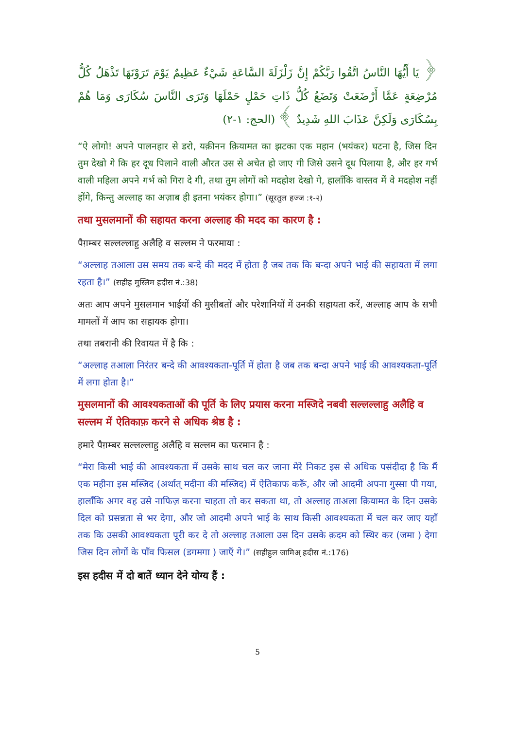﴿ يَا أَيُّهَا النَّاسُ اتَّقُوا رَبَّكُمْ إِنَّ زَلْزَلَةَ السَّاعَةِ شَيْءٌ عَظِيمٌ يَوْمَ تَرَوْنَهَا تَذْهَلُ كُلُّ مُرْضِعَةٍ عَمَّا أَرْضَعَتْ وَتَضَعُ كُلُّ ذَاتِ حَمْلٍ حَمْلَهَا وَتَرَى النَّاسَ سُكَارَى وَمَا هُمْ بِسُكَارَى وَلَكِنَّ عَذَابَ اللهِ شَدِيدٌ ﴾ (الحج: ١-٢)
“ऐ लोगो! अपने पालनहार से डरो, यक़ीनन क़ियामत का झटका एक महान (भयंकर) घटना है, जिस दिन तुम देखो गे कि हर दूध पिलाने वाली औरत उस से अचेत हो जाए गी जिसे उसने दूध पिलाया है, और हर गर्भ वाली महिला अपने गर्भ को गिरा दे गी, तथा तुम लोगों को मदहोश देखो गे, हालाँकि वास्तव में वे मदहोश नहीं होंगे, किन्तु अल्लाह का अज़ाब ही इतना भयंकर होगा।” (सूरतुल हज्ज :१-२)
तथा मुसलमानों की सहायत करना अल्लाह की मदद का कारण है :
पैग़म्बर सल्लल्लाहु अलैहि व सल्लम ने फरमाया :
“अल्लाह तआला उस समय तक बन्दे की मदद में होता है जब तक कि बन्दा अपने भाई की सहायता में लगा रहता है।” (सहीह मुस्लिम हदीस नं.:38)
अतः आप अपने मुसलमान भाईयों की मुसीबतों और परेशानियों में उनकी सहायता करें, अल्लाह आप के सभी मामलों में आप का सहायक होगा।
तथा तबरानी की रिवायत में है कि :
“अल्लाह तआला निरंतर बन्दे की आवश्यकता-पूर्ति में होता है जब तक बन्दा अपने भाई की आवश्यकता-पूर्ति में लगा होता है।”
मुसलमानों की आवश्यकताओं की पूर्ति के लिए प्रयास करना मस्जिदे नबवी सल्लल्लाहु अलैहि व सल्लम में ऐतिकाफ़ करने से अधिक श्रेष्ठ है :
हमारे पैग़म्बर सल्लल्लाहु अलैहि व सल्लम का फरमान है :
“मेरा किसी भाई की आवश्यकता में उसके साथ चल कर जाना मेरे निकट इस से अधिक पसंदीदा है कि मैं एक महीना इस मस्जिद (अर्थात् मदीना की मस्जिद) में ऐतिकाफ करूँ, और जो आदमी अपना गुस्सा पी गया, हालाँकि अगर वह उसे नाफिज़ करना चाहता तो कर सकता था, तो अल्लाह ताअला क़ियामत के दिन उसके दिल को प्रसन्नता से भर देगा, और जो आदमी अपने भाई के साथ किसी आवश्यकता में चल कर जाए यहाँ तक कि उसकी आवश्यकता पूरी कर दे तो अल्लाह तआला उस दिन उसके क़दम को स्थिर कर (जमा ) देगा जिस दिन लोगों के पाँव फिसल (डगमगा ) जाएँ गे।” (सहीहुल जामिअ् हदीस नं.:176)
इस हदीस में दो बातें ध्यान देने योग्य हैं :
5